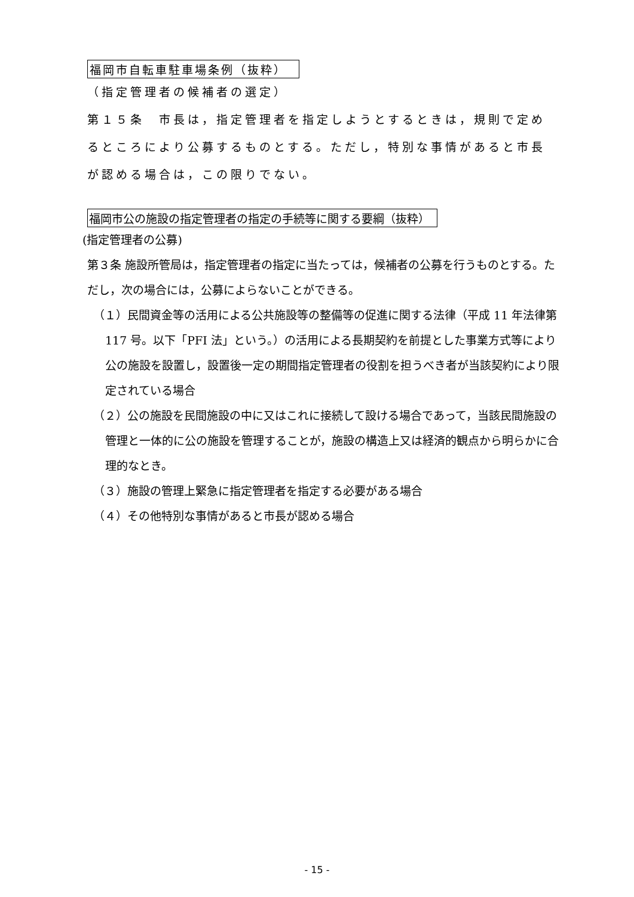福岡市自転車駐車場条例（抜粋）
（指定管理者の候補者の選定）
第１５条　市長は，指定管理者を指定しようとするときは，規則で定めるところにより公募するものとする。ただし，特別な事情があると市長が認める場合は，この限りでない。
福岡市公の施設の指定管理者の指定の手続等に関する要綱（抜粋）
(指定管理者の公募)
第３条 施設所管局は，指定管理者の指定に当たっては，候補者の公募を行うものとする。ただし，次の場合には，公募によらないことができる。
（１）民間資金等の活用による公共施設等の整備等の促進に関する法律（平成 11 年法律第 117 号。以下「PFI 法」という。）の活用による長期契約を前提とした事業方式等により公の施設を設置し，設置後一定の期間指定管理者の役割を担うべき者が当該契約により限定されている場合
（２）公の施設を民間施設の中に又はこれに接続して設ける場合であって，当該民間施設の管理と一体的に公の施設を管理することが，施設の構造上又は経済的観点から明らかに合理的なとき。
（３）施設の管理上緊急に指定管理者を指定する必要がある場合
（４）その他特別な事情があると市長が認める場合
- 15 -